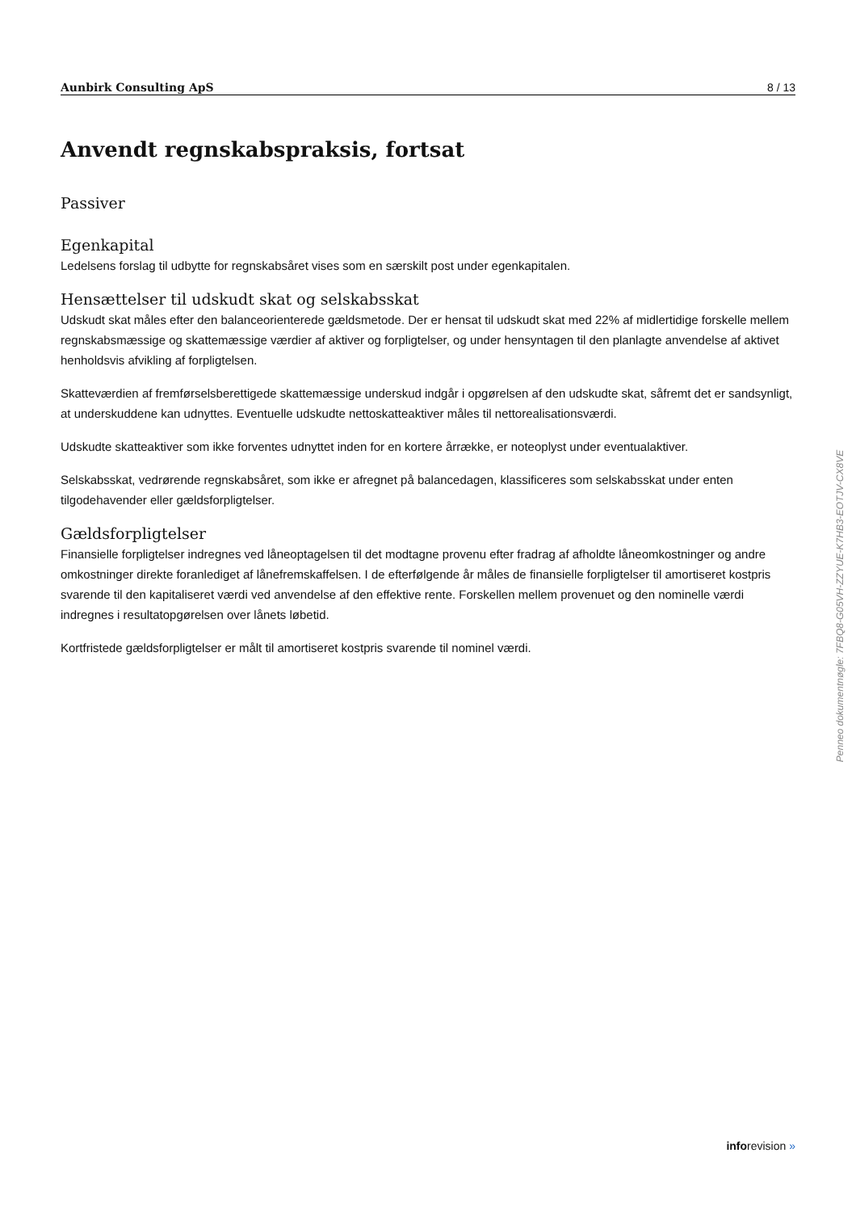Aunbirk Consulting ApS 8 / 13
Anvendt regnskabspraksis, fortsat
Passiver
Egenkapital
Ledelsens forslag til udbytte for regnskabsåret vises som en særskilt post under egenkapitalen.
Hensættelser til udskudt skat og selskabsskat
Udskudt skat måles efter den balanceorienterede gældsmetode. Der er hensat til udskudt skat med 22% af midlertidige forskelle mellem regnskabsmæssige og skattemæssige værdier af aktiver og forpligtelser, og under hensyntagen til den planlagte anvendelse af aktivet henholdsvis afvikling af forpligtelsen.
Skatteværdien af fremførselsberettigede skattemæssige underskud indgår i opgørelsen af den udskudte skat, såfremt det er sandsynligt, at underskuddene kan udnyttes. Eventuelle udskudte nettoskatteaktiver måles til nettorealisationsværdi.
Udskudte skatteaktiver som ikke forventes udnyttet inden for en kortere årrække, er noteoplyst under eventualaktiver.
Selskabsskat, vedrørende regnskabsåret, som ikke er afregnet på balancedagen, klassificeres som selskabsskat under enten tilgodehavender eller gældsforpligtelser.
Gældsforpligtelser
Finansielle forpligtelser indregnes ved låneoptagelsen til det modtagne provenu efter fradrag af afholdte låneomkostninger og andre omkostninger direkte foranlediget af lånefremskaffelsen. I de efterfølgende år måles de finansielle forpligtelser til amortiseret kostpris svarende til den kapitaliseret værdi ved anvendelse af den effektive rente. Forskellen mellem provenuet og den nominelle værdi indregnes i resultatopgørelsen over lånets løbetid.
Kortfristede gældsforpligtelser er målt til amortiseret kostpris svarende til nominel værdi.
Penneo dokumentnøgle: 7FBQ8-G05VH-ZZYUE-K7HB3-EOTJV-CX8VE
inforevision »